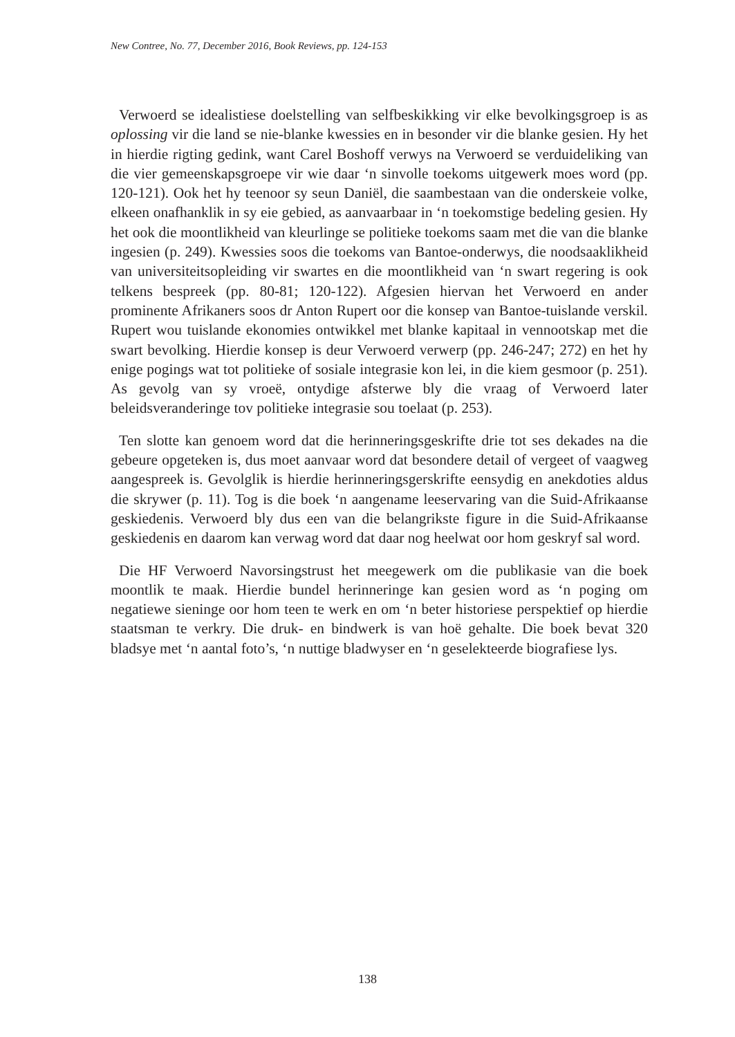New Contree, No. 77, December 2016, Book Reviews, pp. 124-153
Verwoerd se idealistiese doelstelling van selfbeskikking vir elke bevolkingsgroep is as oplossing vir die land se nie-blanke kwessies en in besonder vir die blanke gesien. Hy het in hierdie rigting gedink, want Carel Boshoff verwys na Verwoerd se verduideliking van die vier gemeenskapsgroepe vir wie daar ‘n sinvolle toekoms uitgewerk moes word (pp. 120-121). Ook het hy teenoor sy seun Daniël, die saambestaan van die onderskeie volke, elkeen onafhanklik in sy eie gebied, as aanvaarbaar in ‘n toekomstige bedeling gesien. Hy het ook die moontlikheid van kleurlinge se politieke toekoms saam met die van die blanke ingesien (p. 249). Kwessies soos die toekoms van Bantoe-onderwys, die noodsaaklikheid van universiteitsopleiding vir swartes en die moontlikheid van ‘n swart regering is ook telkens bespreek (pp. 80-81; 120-122). Afgesien hiervan het Verwoerd en ander prominente Afrikaners soos dr Anton Rupert oor die konsep van Bantoe-tuislande verskil. Rupert wou tuislande ekonomies ontwikkel met blanke kapitaal in vennootskap met die swart bevolking. Hierdie konsep is deur Verwoerd verwerp (pp. 246-247; 272) en het hy enige pogings wat tot politieke of sosiale integrasie kon lei, in die kiem gesmoor (p. 251). As gevolg van sy vroeë, ontydige afsterwe bly die vraag of Verwoerd later beleidsveranderinge tov politieke integrasie sou toelaat (p. 253).
Ten slotte kan genoem word dat die herinneringsgeskrifte drie tot ses dekades na die gebeure opgeteken is, dus moet aanvaar word dat besondere detail of vergeet of vaagweg aangespreek is. Gevolglik is hierdie herinneringsgerskrifte eensydig en anekdoties aldus die skrywer (p. 11). Tog is die boek ‘n aangename leeservaring van die Suid-Afrikaanse geskiedenis. Verwoerd bly dus een van die belangrikste figure in die Suid-Afrikaanse geskiedenis en daarom kan verwag word dat daar nog heelwat oor hom geskryf sal word.
Die HF Verwoerd Navorsingstrust het meegewerk om die publikasie van die boek moontlik te maak. Hierdie bundel herinneringe kan gesien word as ‘n poging om negatiewe sieninge oor hom teen te werk en om ‘n beter historiese perspektief op hierdie staatsman te verkry. Die druk- en bindwerk is van hoë gehalte. Die boek bevat 320 bladsye met ‘n aantal foto’s, ‘n nuttige bladwyser en ‘n geselekteerde biografiese lys.
138